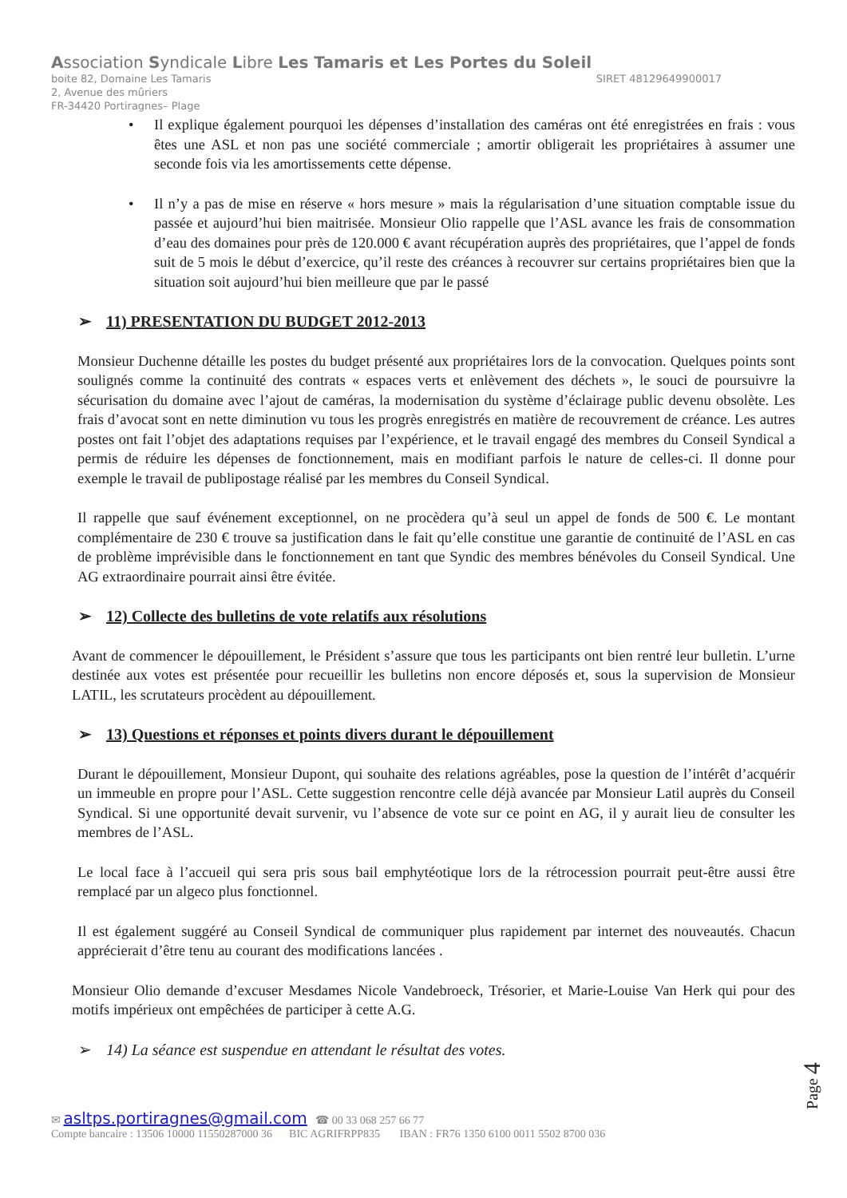Association Syndicale Libre Les Tamaris et Les Portes du Soleil
boite 82, Domaine Les Tamaris SIRET 48129649900017
2, Avenue des mûriers
FR-34420 Portiragnes– Plage
Il explique également pourquoi les dépenses d’installation des caméras ont été enregistrées en frais : vous êtes une ASL et non pas une société commerciale ; amortir obligerait les propriétaires à assumer une seconde fois via les amortissements cette dépense.
Il n’y a pas de mise en réserve « hors mesure » mais la régularisation d’une situation comptable issue du passée et aujourd’hui bien maitrisée. Monsieur Olio rappelle que l’ASL avance les frais de consommation d’eau des domaines pour près de 120.000 € avant récupération auprès des propriétaires, que l’appel de fonds suit de 5 mois le début d’exercice, qu’il reste des créances à recouvrer sur certains propriétaires bien que la situation soit aujourd’hui bien meilleure que par le passé
➢ 11) PRESENTATION DU BUDGET 2012-2013
Monsieur Duchenne détaille les postes du budget présenté aux propriétaires lors de la convocation. Quelques points sont soulignés comme la continuité des contrats « espaces verts et enlèvement des déchets », le souci de poursuivre la sécurisation du domaine avec l’ajout de caméras, la modernisation du système d’éclairage public devenu obsolète. Les frais d’avocat sont en nette diminution vu tous les progrès enregistrés en matière de recouvrement de créance. Les autres postes ont fait l’objet des adaptations requises par l’expérience, et le travail engagé des membres du Conseil Syndical a permis de réduire les dépenses de fonctionnement, mais en modifiant parfois le nature de celles-ci. Il donne pour exemple le travail de publipostage réalisé par les membres du Conseil Syndical.
Il rappelle que sauf événement exceptionnel, on ne procèdera qu’à seul un appel de fonds de 500 €. Le montant complémentaire de 230 € trouve sa justification dans le fait qu’elle constitue une garantie de continuité de l’ASL en cas de problème imprévisible dans le fonctionnement en tant que Syndic des membres bénévoles du Conseil Syndical. Une AG extraordinaire pourrait ainsi être évitée.
➢ 12) Collecte des bulletins de vote relatifs aux résolutions
Avant de commencer le dépouillement, le Président s’assure que tous les participants ont bien rentré leur bulletin. L’urne destinée aux votes est présentée pour recueillir les bulletins non encore déposés et, sous la supervision de Monsieur LATIL, les scrutateurs procèdent au dépouillement.
➢ 13) Questions et réponses et points divers durant le dépouillement
Durant le dépouillement, Monsieur Dupont, qui souhaite des relations agréables, pose la question de l’intérêt d’acquérir un immeuble en propre pour l’ASL. Cette suggestion rencontre celle déjà avancée par Monsieur Latil auprès du Conseil Syndical. Si une opportunité devait survenir, vu l’absence de vote sur ce point en AG, il y aurait lieu de consulter les membres de l’ASL.
Le local face à l’accueil qui sera pris sous bail emphytéotique lors de la rétrocession pourrait peut-être aussi être remplacé par un algeco plus fonctionnel.
Il est également suggéré au Conseil Syndical de communiquer plus rapidement par internet des nouveautés. Chacun apprécierait d’être tenu au courant des modifications lancées .
Monsieur Olio demande d’excuser Mesdames Nicole Vandebroeck, Trésorier, et Marie-Louise Van Herk qui pour des motifs impérieux ont empêchées de participer à cette A.G.
➢ 14) La séance est suspendue en attendant le résultat des votes.
Page 4
✉ asltps.portiragnes@gmail.com ☎ 00 33 068 257 66 77
Compte bancaire : 13506 10000 11550287000 36 BIC AGRIFRPP835 IBAN : FR76 1350 6100 0011 5502 8700 036